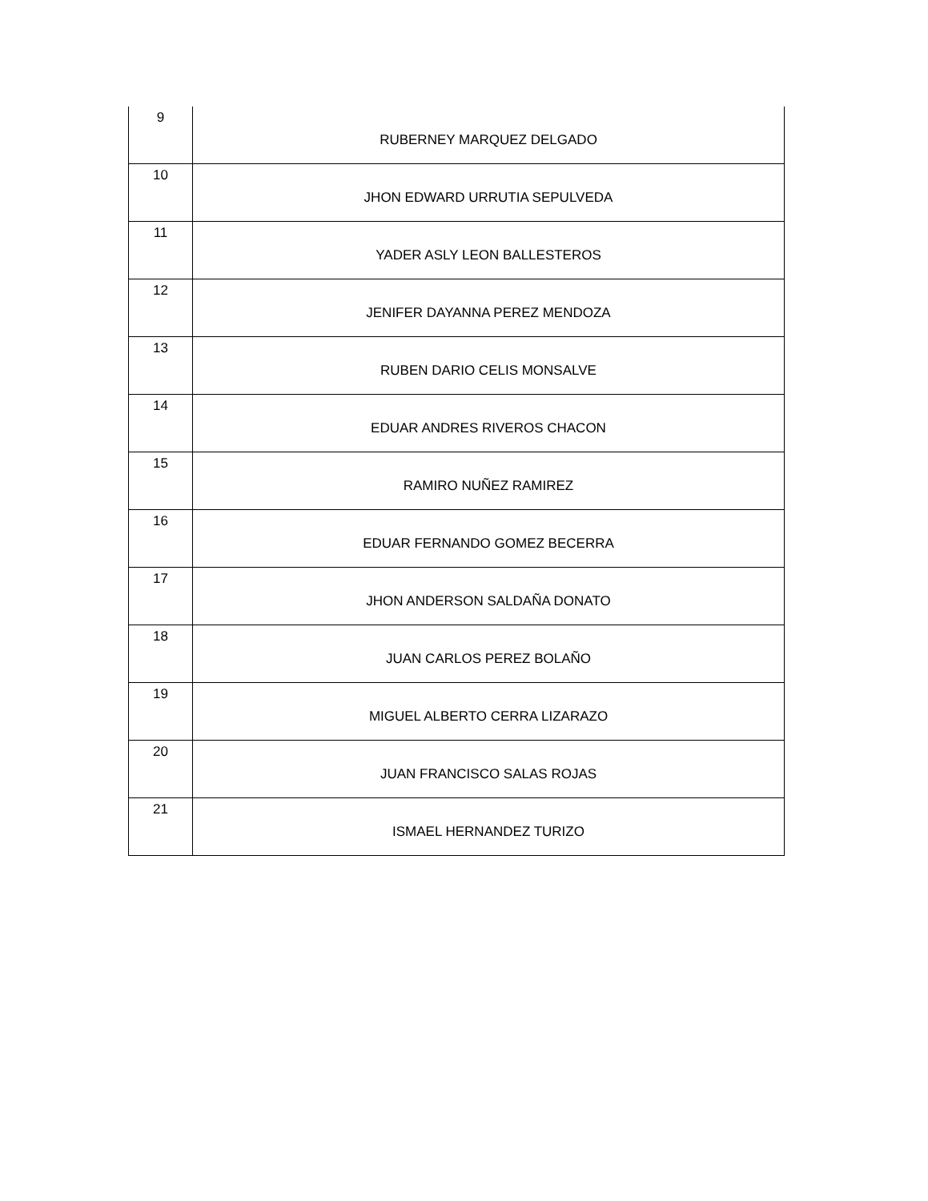| 9 | RUBERNEY MARQUEZ DELGADO |
| 10 | JHON EDWARD URRUTIA SEPULVEDA |
| 11 | YADER ASLY LEON BALLESTEROS |
| 12 | JENIFER DAYANNA PEREZ MENDOZA |
| 13 | RUBEN DARIO CELIS MONSALVE |
| 14 | EDUAR ANDRES RIVEROS CHACON |
| 15 | RAMIRO NUÑEZ RAMIREZ |
| 16 | EDUAR FERNANDO GOMEZ BECERRA |
| 17 | JHON ANDERSON SALDAÑA DONATO |
| 18 | JUAN CARLOS PEREZ BOLAÑO |
| 19 | MIGUEL ALBERTO CERRA LIZARAZO |
| 20 | JUAN FRANCISCO SALAS ROJAS |
| 21 | ISMAEL HERNANDEZ TURIZO |